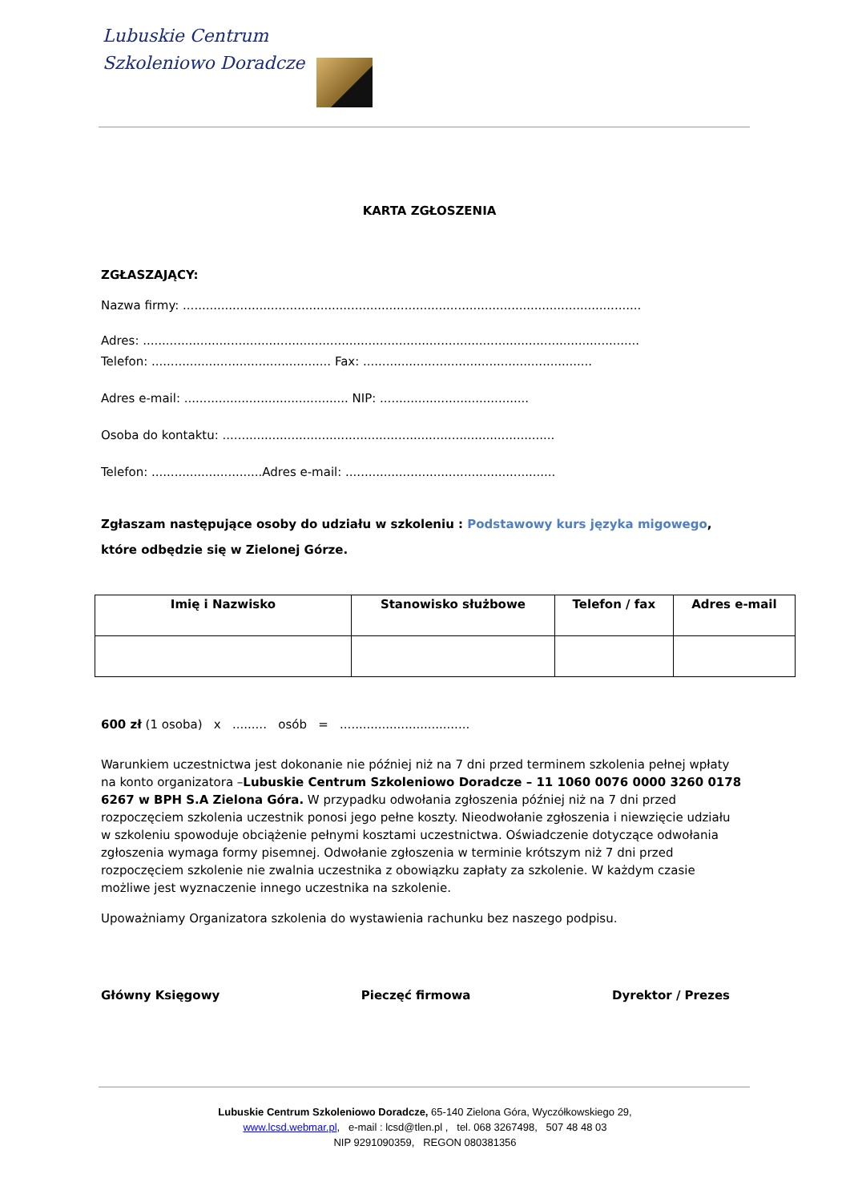Lubuskie Centrum
Szkoleniowo Doradcze
KARTA ZGŁOSZENIA
ZGŁASZAJĄCY:
Nazwa firmy: ........................................................................................................................
Adres: ..................................................................................................................................
Telefon: ............................................... Fax: ............................................................
Adres e-mail: ........................................... NIP: .......................................
Osoba do kontaktu: .......................................................................................
Telefon: .............................Adres e-mail: .......................................................
Zgłaszam następujące osoby do udziału w szkoleniu : Podstawowy kurs języka migowego,
które odbędzie się w Zielonej Górze.
| Imię i Nazwisko | Stanowisko służbowe | Telefon / fax | Adres e-mail |
| --- | --- | --- | --- |
600 zł (1 osoba) x ......... osób = ..................................
Warunkiem uczestnictwa jest dokonanie nie później niż na 7 dni przed terminem szkolenia pełnej wpłaty na konto organizatora –Lubuskie Centrum Szkoleniowo Doradcze – 11 1060 0076 0000 3260 0178 6267 w BPH S.A Zielona Góra. W przypadku odwołania zgłoszenia później niż na 7 dni przed rozpoczęciem szkolenia uczestnik ponosi jego pełne koszty. Nieodwołanie zgłoszenia i niewzięcie udziału w szkoleniu spowoduje obciążenie pełnymi kosztami uczestnictwa. Oświadczenie dotyczące odwołania zgłoszenia wymaga formy pisemnej. Odwołanie zgłoszenia w terminie krótszym niż 7 dni przed rozpoczęciem szkolenie nie zwalnia uczestnika z obowiązku zapłaty za szkolenie. W każdym czasie możliwe jest wyznaczenie innego uczestnika na szkolenie.
Upoważniamy Organizatora szkolenia do wystawienia rachunku bez naszego podpisu.
Główny Księgowy Pieczęć firmowa Dyrektor / Prezes
Lubuskie Centrum Szkoleniowo Doradcze, 65-140 Zielona Góra, Wyczółkowskiego 29,
www.lcsd.webmar.pl, e-mail : lcsd@tlen.pl , tel. 068 3267498, 507 48 48 03
NIP 9291090359, REGON 080381356